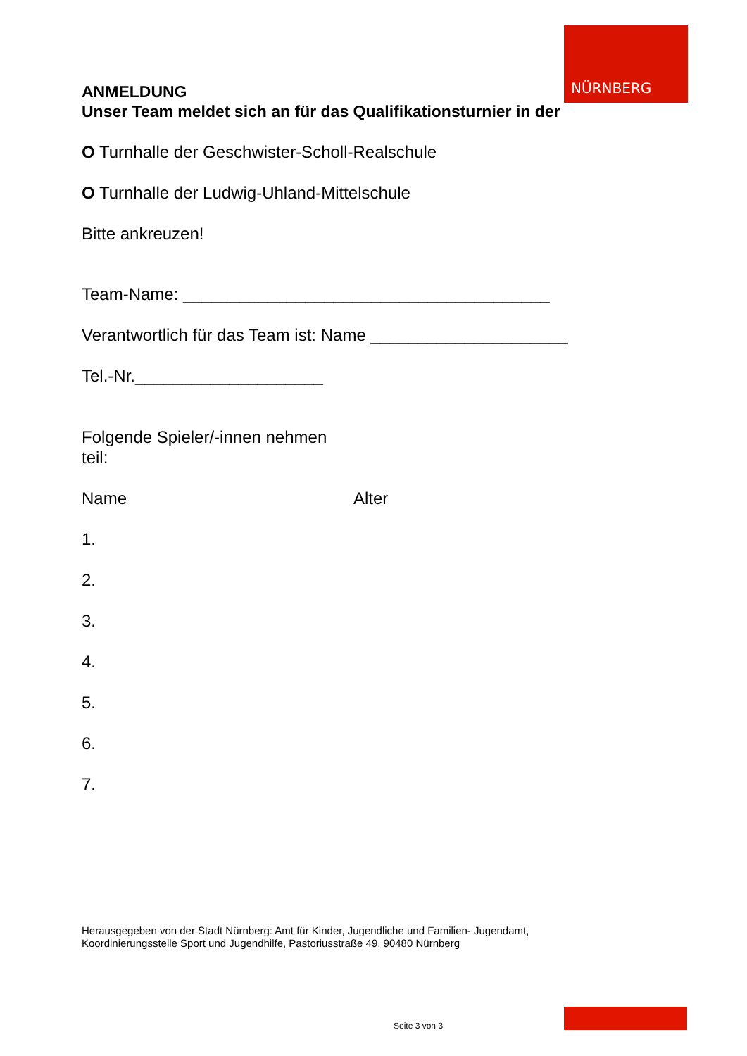NÜRNBERG
ANMELDUNG
Unser Team meldet sich an für das Qualifikationsturnier in der
O Turnhalle der Geschwister-Scholl-Realschule
O Turnhalle der Ludwig-Uhland-Mittelschule
Bitte ankreuzen!
Team-Name: _______________________________________
Verantwortlich für das Team ist: Name _____________________
Tel.-Nr.____________________
Folgende Spieler/-innen nehmen
teil:
Name Alter
1.
2.
3.
4.
5.
6.
7.
Herausgegeben von der Stadt Nürnberg: Amt für Kinder, Jugendliche und Familien- Jugendamt,
Koordinierungsstelle Sport und Jugendhilfe, Pastoriusstraße 49, 90480 Nürnberg
Seite 3 von 3